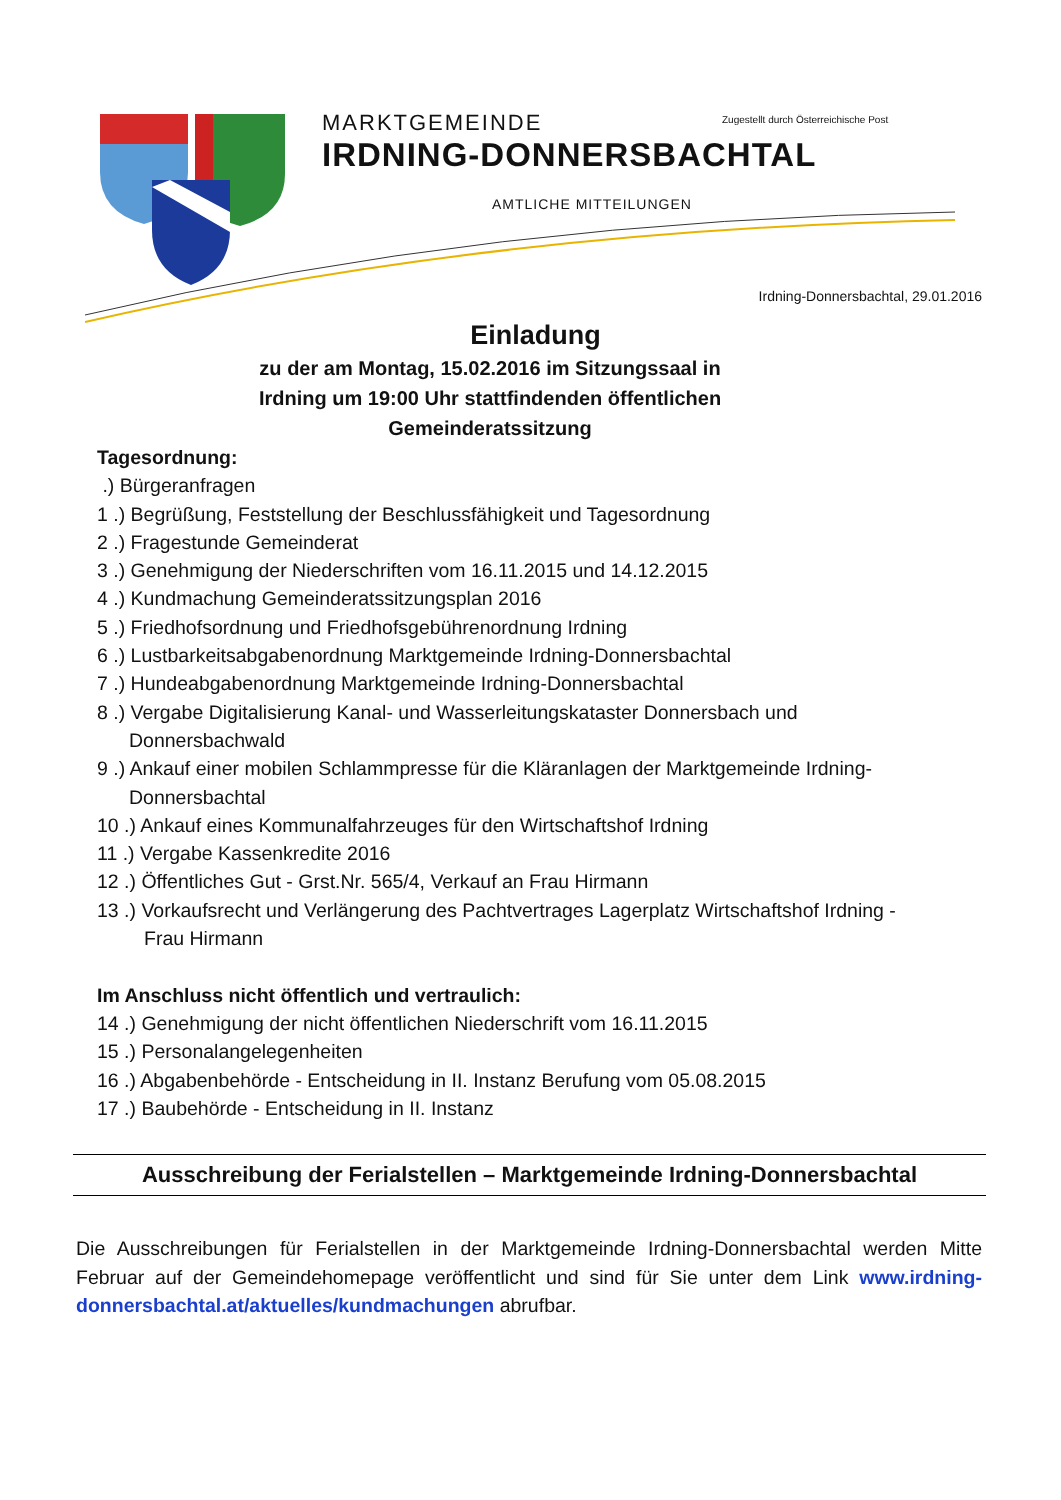MARKTGEMEINDE
IRDNING-DONNERSBACHTAL
Zugestellt durch Österreichische Post
AMTLICHE MITTEILUNGEN
Irdning-Donnersbachtal, 29.01.2016
Einladung
zu der am Montag, 15.02.2016 im Sitzungssaal in
Irdning um 19:00 Uhr stattfindenden öffentlichen
Gemeinderatssitzung
Tagesordnung:
.) Bürgeranfragen
1 .) Begrüßung, Feststellung der Beschlussfähigkeit und Tagesordnung
2 .) Fragestunde Gemeinderat
3 .) Genehmigung der Niederschriften vom 16.11.2015 und 14.12.2015
4 .) Kundmachung Gemeinderatssitzungsplan 2016
5 .) Friedhofsordnung und Friedhofsgebührenordnung Irdning
6 .) Lustbarkeitsabgabenordnung Marktgemeinde Irdning-Donnersbachtal
7 .) Hundeabgabenordnung Marktgemeinde Irdning-Donnersbachtal
8 .) Vergabe Digitalisierung Kanal- und Wasserleitungskataster Donnersbach und
Donnersbachwald
9 .) Ankauf einer mobilen Schlammpresse für die Kläranlagen der Marktgemeinde Irdning-
Donnersbachtal
10 .) Ankauf eines Kommunalfahrzeuges für den Wirtschaftshof Irdning
11 .) Vergabe Kassenkredite 2016
12 .) Öffentliches Gut - Grst.Nr. 565/4, Verkauf an Frau Hirmann
13 .) Vorkaufsrecht und Verlängerung des Pachtvertrages Lagerplatz Wirtschaftshof Irdning -
Frau Hirmann
Im Anschluss nicht öffentlich und vertraulich:
14 .) Genehmigung der nicht öffentlichen Niederschrift vom 16.11.2015
15 .) Personalangelegenheiten
16 .) Abgabenbehörde - Entscheidung in II. Instanz Berufung vom 05.08.2015
17 .) Baubehörde - Entscheidung in II. Instanz
Ausschreibung der Ferialstellen – Marktgemeinde Irdning-Donnersbachtal
Die Ausschreibungen für Ferialstellen in der Marktgemeinde Irdning-Donnersbachtal werden Mitte Februar auf der Gemeindehomepage veröffentlicht und sind für Sie unter dem Link www.irdning-donnersbachtal.at/aktuelles/kundmachungen abrufbar.